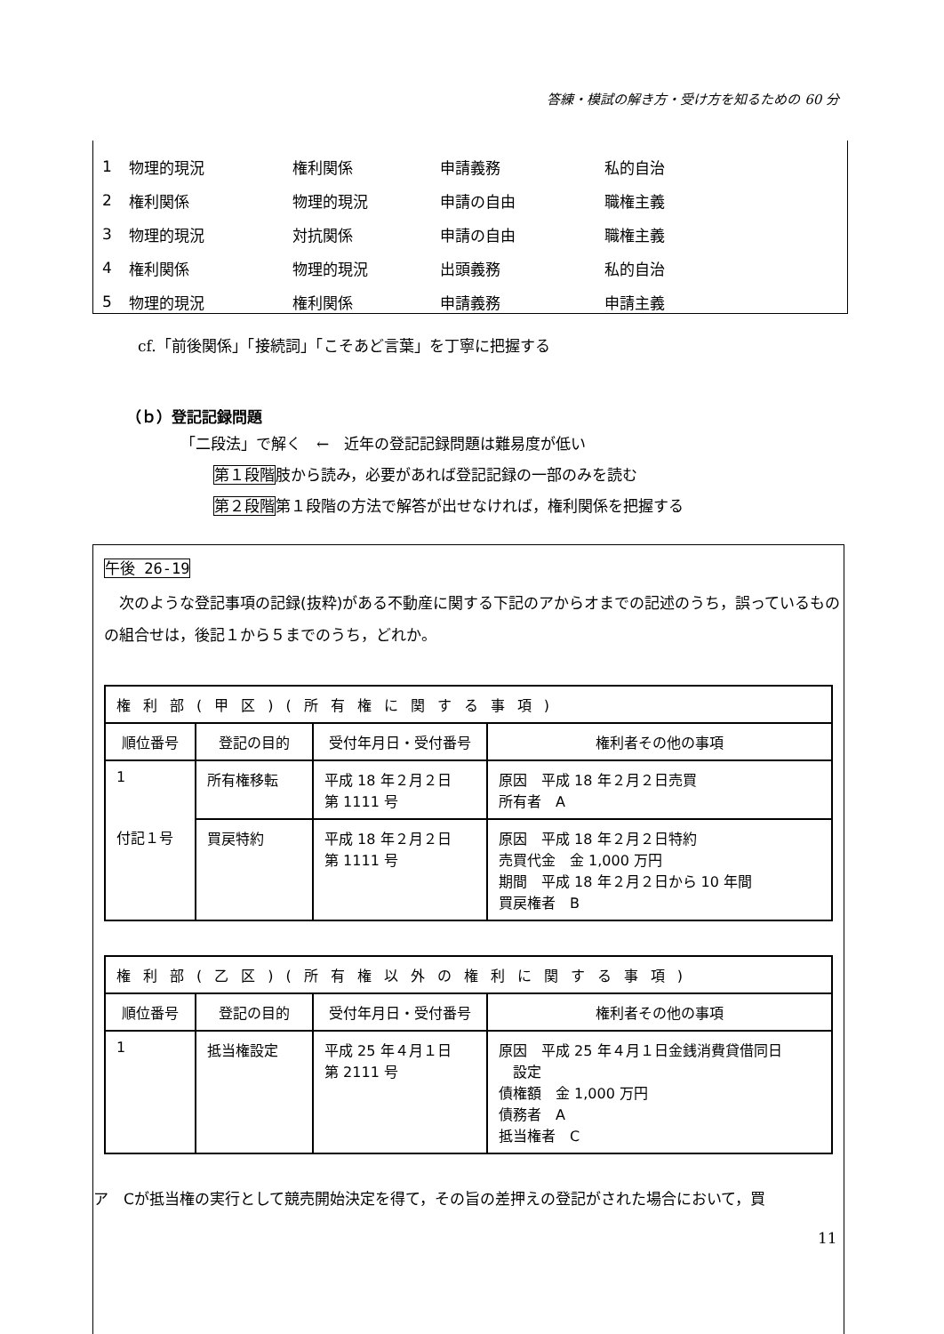答練・模試の解き方・受け方を知るための 60 分
| 1 | 物理的現況 | 権利関係 | 申請義務 | 私的自治 |
| 2 | 権利関係 | 物理的現況 | 申請の自由 | 職権主義 |
| 3 | 物理的現況 | 対抗関係 | 申請の自由 | 職権主義 |
| 4 | 権利関係 | 物理的現況 | 出頭義務 | 私的自治 |
| 5 | 物理的現況 | 権利関係 | 申請義務 | 申請主義 |
cf.「前後関係」「接続詞」「こそあど言葉」を丁寧に把握する
（ｂ）登記記録問題
「二段法」で解く　←　近年の登記記録問題は難易度が低い
第１段階肢から読み，必要があれば登記記録の一部のみを読む
第２段階第１段階の方法で解答が出せなければ，権利関係を把握する
午後 26-19
　次のような登記事項の記録(抜粋)がある不動産に関する下記のアからオまでの記述のうち，誤っているものの組合せは，後記１から５までのうち，どれか。
| 権利部(甲区)(所有権に関する事項) | | | |
| 順位番号 | 登記の目的 | 受付年月日・受付番号 | 権利者その他の事項 |
| 1 | 所有権移転 | 平成 18 年２月２日 第 1111 号 | 原因 平成 18 年２月２日売買 所有者 A |
| 付記１号 | 買戻特約 | 平成 18 年２月２日 第 1111 号 | 原因 平成 18 年２月２日特約 売買代金 金 1,000 万円 期間 平成 18 年２月２日から 10 年間 買戻権者 B |
| 権利部(乙区)(所有権以外の権利に関する事項) | | | |
| 順位番号 | 登記の目的 | 受付年月日・受付番号 | 権利者その他の事項 |
| 1 | 抵当権設定 | 平成 25 年４月１日 第 2111 号 | 原因 平成 25 年４月１日金銭消費貸借同日 設定 債権額 金 1,000 万円 債務者 A 抵当権者 C |
ア　Cが抵当権の実行として競売開始決定を得て，その旨の差押えの登記がされた場合において，買
11